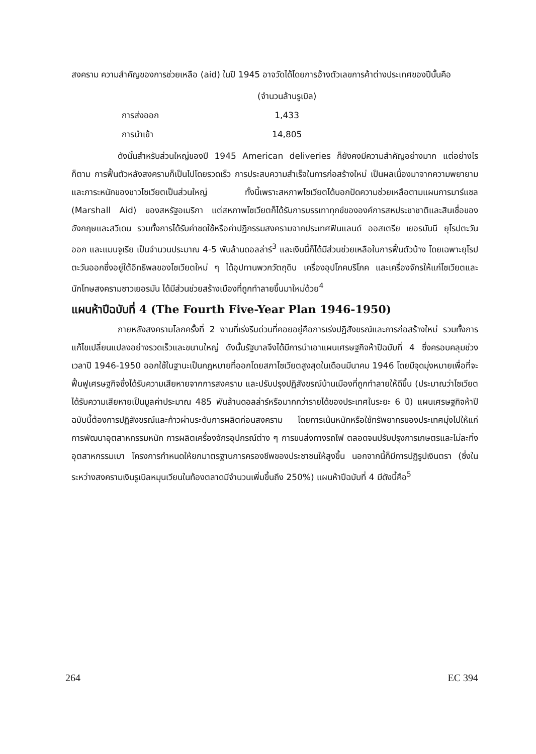สงคราม ความสำคัญของการช่วยเหลือ (aid) ในปี 1945 อาจวัดได้โดยการอ้างตัวเลขการค้าต่างประเทศของปีนั้นคือ
| | (จำนวนล้านรูเบิล) |
| --- | --- |
| การส่งออก | 1,433 |
| การนำเข้า | 14,805 |
ดังนั้นสำหรับส่วนใหญ่ของปี 1945 American deliveries ก็ยังคงมีความสำคัญอย่างมาก แต่อย่างไรก็ตาม การฟื้นตัวหลังสงครามก็เป็นไปโดยรวดเร็ว การประสบความสำเร็จในการก่อสร้างใหม่ เป็นผลเนื่องมาจากความพยายามและภาระหนักของชาวโซเวียตเป็นส่วนใหญ่ ทั้งนี้เพราะสหภาพโซเวียตได้บอกปัดความช่วยเหลือตามแผนการมาร์แชล (Marshall Aid) ของสหรัฐอเมริกา แต่สหภาพโซเวียตก็ได้รับการบรรเทาทุกข์ขององค์การสหประชาชาติและสินเชื่อของอังกฤษและสวีเดน รวมทั้งการได้รับค่าชดใช้หรือค่าปฏิกรรมสงครามจากประเทศฟินแลนด์ ออสเตรีย เยอรมันนี ยุโรปตะวันออก และแมนจูเรีย เป็นจำนวนประมาณ 4-5 พันล้านดอลล่าร์<sup>3</sup> และเงินนี้ก็ได้มีส่วนช่วยเหลือในการฟื้นตัวบ้าง โดยเฉพาะยุโรปตะวันออกซึ่งอยู่ใต้อิทธิพลของโซเวียตใหม่ ๆ ได้อุปทานพวกวัตถุดิบ เครื่องอุปโภคบริโภค และเครื่องจักรให้แก่โซเวียตและนักโทษสงครามชาวเยอรมัน ได้มีส่วนช่วยสร้างเมืองที่ถูกทำลายขึ้นมาใหม่ด้วย<sup>4</sup>
แผนห้าปีฉบับที่ 4 (The Fourth Five-Year Plan 1946-1950)
ภายหลังสงครามโลกครั้งที่ 2 งานที่เร่งรีบด่วนที่คอยอยู่คือการเร่งปฏิสังขรณ์และการก่อสร้างใหม่ รวมทั้งการแก้ไขเปลี่ยนแปลงอย่างรวดเร็วและขนานใหญ่ ดังนั้นรัฐบาลจึงได้มีการนำเอาแผนเศรษฐกิจห้าปีฉบับที่ 4 ซึ่งครอบคลุมช่วงเวลาปี 1946-1950 ออกใช้ในฐานะเป็นกฎหมายที่ออกโดยสภาโซเวียตสูงสุดในเดือนมีนาคม 1946 โดยมีจุดมุ่งหมายเพื่อที่จะฟื้นฟูเศรษฐกิจซึ่งได้รับความเสียหายจากการสงคราม และปรับปรุงปฏิสังขรณ์บ้านเมืองที่ถูกทำลายให้ดีขึ้น (ประมาณว่าโซเวียตได้รับความเสียหายเป็นมูลค่าประมาณ 485 พันล้านดอลล่าร์หรือมากกว่ารายได้ของประเทศในระยะ 6 ปี) แผนเศรษฐกิจห้าปีฉบับนี้ต้องการปฏิสังขรณ์และก้าวผ่านระดับการผลิตก่อนสงคราม โดยการเน้นหนักหรือใช้ทรัพยากรของประเทศมุ่งไปให้แก่การพัฒนาอุตสาหกรรมหนัก การผลิตเครื่องจักรอุปกรณ์ต่าง ๆ การขนส่งทางรถไฟ ตลอดจนปรับปรุงการเกษตรและไม่ละทิ้งอุตสาหกรรมเบา โครงการกำหนดให้ยกมาตรฐานการครองชีพของประชาชนให้สูงขึ้น นอกจากนี้ก็มีการปฏิรูปเงินตรา (ซึ่งในระหว่างสงครามเงินรูเบิลหมุนเวียนในท้องตลาดมีจำนวนเพิ่มขึ้นถึง 250%) แผนห้าปีฉบับที่ 4 มีดังนี้คือ<sup>5</sup>
264 EC 394